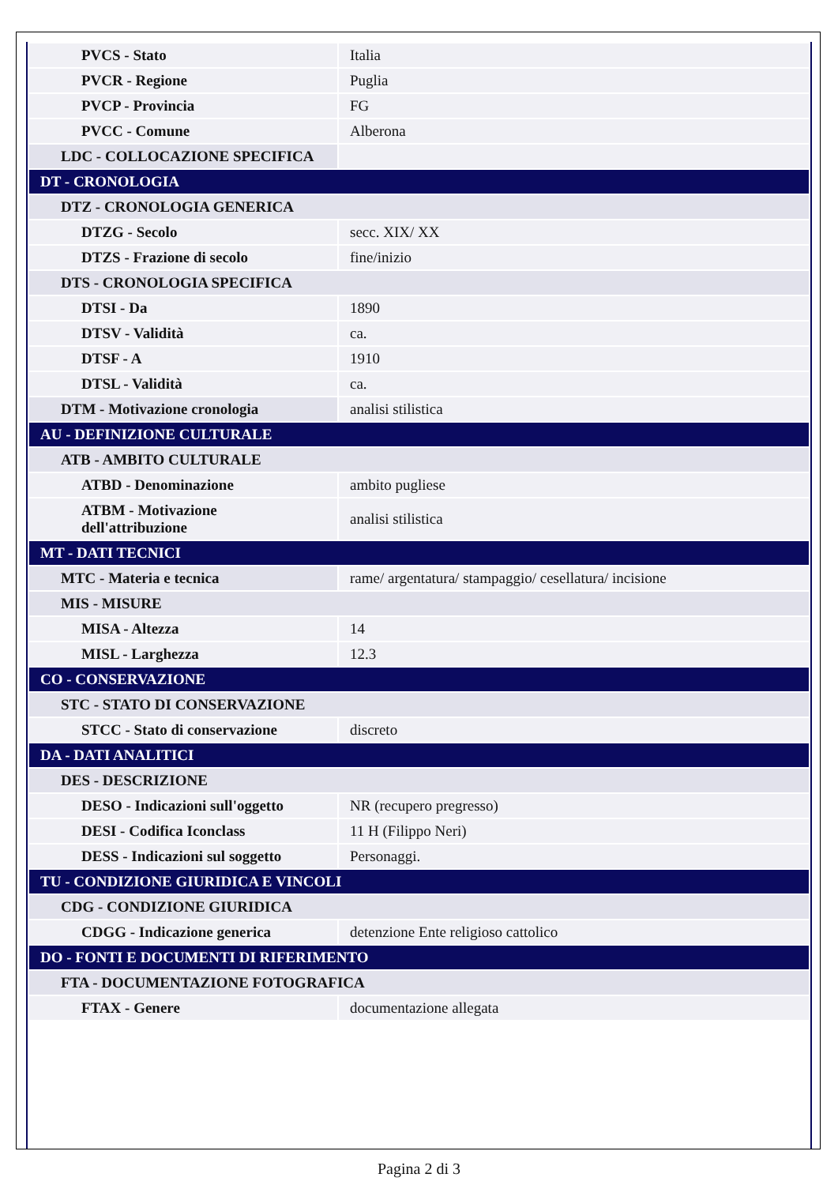| PVCS - Stato | Italia |
| PVCR - Regione | Puglia |
| PVCP - Provincia | FG |
| PVCC - Comune | Alberona |
| LDC - COLLOCAZIONE SPECIFICA | |
| DT - CRONOLOGIA | |
| DTZ - CRONOLOGIA GENERICA | |
| DTZG - Secolo | secc. XIX/ XX |
| DTZS - Frazione di secolo | fine/inizio |
| DTS - CRONOLOGIA SPECIFICA | |
| DTSI - Da | 1890 |
| DTSV - Validità | ca. |
| DTSF - A | 1910 |
| DTSL - Validità | ca. |
| DTM - Motivazione cronologia | analisi stilistica |
| AU - DEFINIZIONE CULTURALE | |
| ATB - AMBITO CULTURALE | |
| ATBD - Denominazione | ambito pugliese |
| ATBM - Motivazione dell'attribuzione | analisi stilistica |
| MT - DATI TECNICI | |
| MTC - Materia e tecnica | rame/ argentatura/ stampaggio/ cesellatura/ incisione |
| MIS - MISURE | |
| MISA - Altezza | 14 |
| MISL - Larghezza | 12.3 |
| CO - CONSERVAZIONE | |
| STC - STATO DI CONSERVAZIONE | |
| STCC - Stato di conservazione | discreto |
| DA - DATI ANALITICI | |
| DES - DESCRIZIONE | |
| DESO - Indicazioni sull'oggetto | NR (recupero pregresso) |
| DESI - Codifica Iconclass | 11 H (Filippo Neri) |
| DESS - Indicazioni sul soggetto | Personaggi. |
| TU - CONDIZIONE GIURIDICA E VINCOLI | |
| CDG - CONDIZIONE GIURIDICA | |
| CDGG - Indicazione generica | detenzione Ente religioso cattolico |
| DO - FONTI E DOCUMENTI DI RIFERIMENTO | |
| FTA - DOCUMENTAZIONE FOTOGRAFICA | |
| FTAX - Genere | documentazione allegata |
Pagina 2 di 3